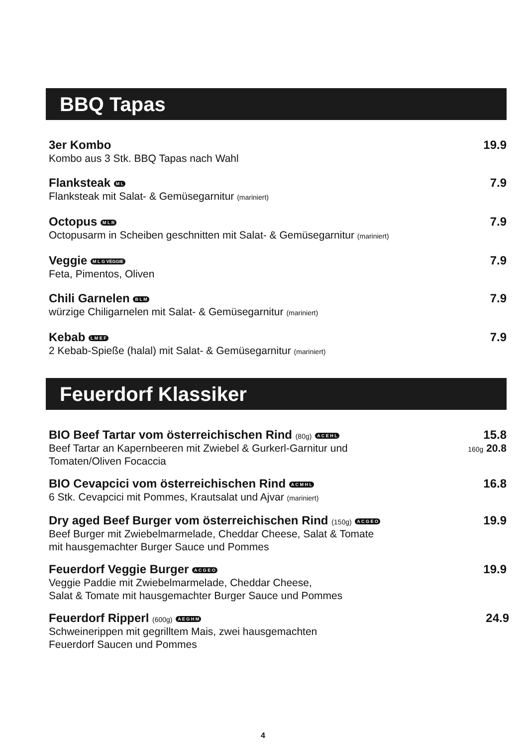BBQ Tapas
3er Kombo 19.9
Kombo aus 3 Stk. BBQ Tapas nach Wahl
Flanksteak M L 7.9
Flanksteak mit Salat- & Gemüsegarnitur (mariniert)
Octopus M L R 7.9
Octopusarm in Scheiben geschnitten mit Salat- & Gemüsegarnitur (mariniert)
Veggie M L G VEGGIE 7.9
Feta, Pimentos, Oliven
Chili Garnelen B L M 7.9
würzige Chiligarnelen mit Salat- & Gemüsegarnitur (mariniert)
Kebab L M E F 7.9
2 Kebab-Spieße (halal) mit Salat- & Gemüsegarnitur (mariniert)
Feuerdorf Klassiker
BIO Beef Tartar vom österreichischen Rind (80g) A C E H L 15.8
Beef Tartar an Kapernbeeren mit Zwiebel & Gurkerl-Garnitur und
Tomaten/Oliven Focaccia 160g 20.8
BIO Cevapcici vom österreichischen Rind A C M H L 16.8
6 Stk. Cevapcici mit Pommes, Krautsalat und Ajvar (mariniert)
Dry aged Beef Burger vom österreichischen Rind (150g) A C G E O 19.9
Beef Burger mit Zwiebelmarmelade, Cheddar Cheese, Salat & Tomate
mit hausgemachter Burger Sauce und Pommes
Feuerdorf Veggie Burger A C G E O 19.9
Veggie Paddie mit Zwiebelmarmelade, Cheddar Cheese,
Salat & Tomate mit hausgemachter Burger Sauce und Pommes
Feuerdorf Ripperl (600g) A E G H M 24.9
Schweinerippen mit gegrilltem Mais, zwei hausgemachten
Feuerdorf Saucen und Pommes
4